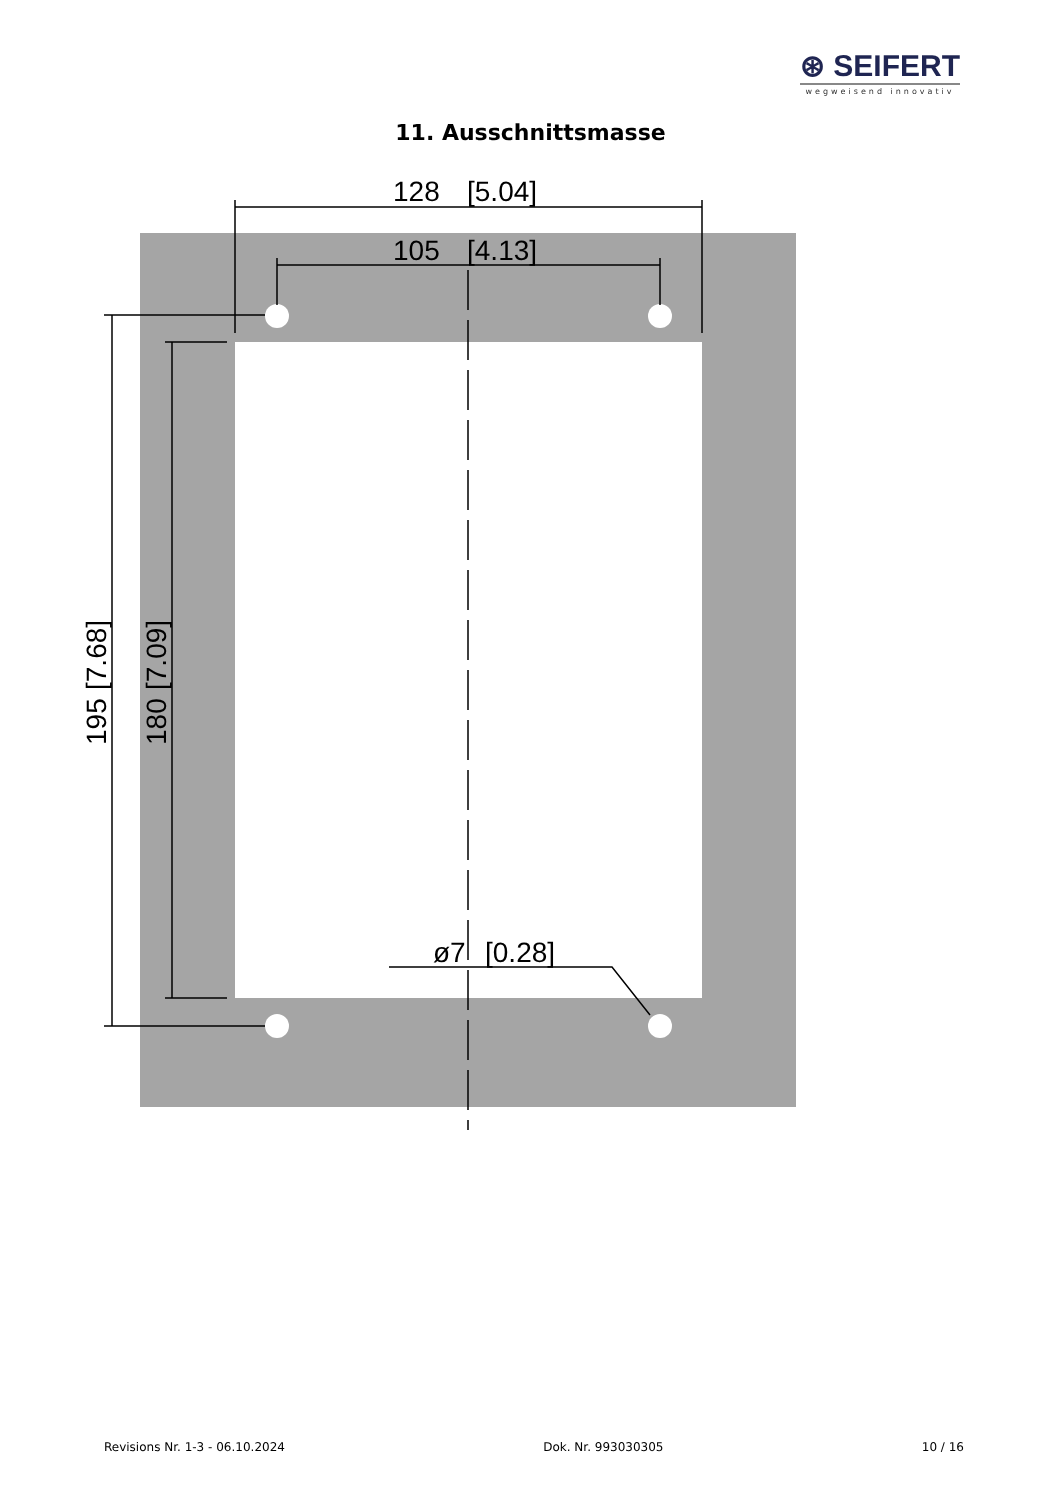⊛ SEIFERT
wegweisend innovativ
11. Ausschnittsmasse
128
[5.04]
105
[4.13]
ø7
[0.28]
195
[7.68]
180
[7.09]
Revisions Nr. 1-3 - 06.10.2024 Dok. Nr. 993030305 10 / 16